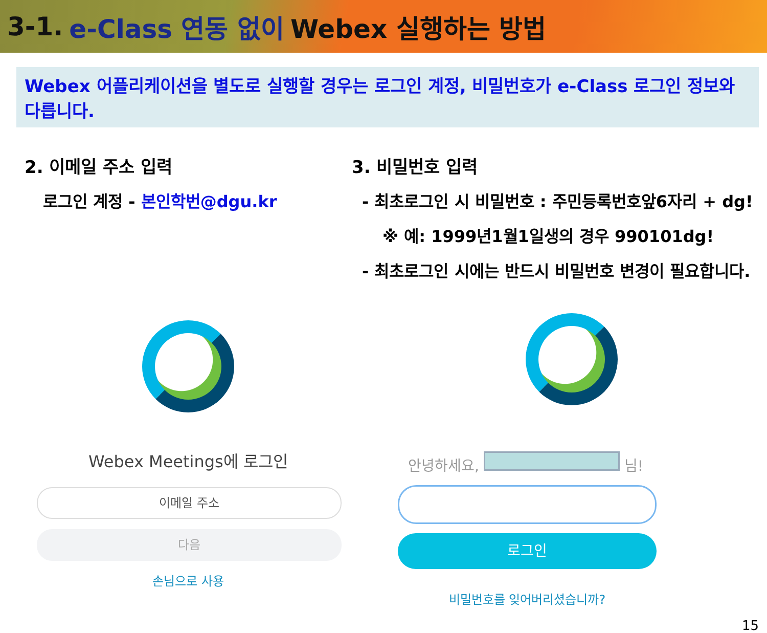3-1. e-Class 연동 없이 Webex 실행하는 방법
Webex 어플리케이션을 별도로 실행할 경우는 로그인 계정, 비밀번호가 e-Class 로그인 정보와 다릅니다.
2. 이메일 주소 입력
로그인 계정 - 본인학번@dgu.kr
Webex Meetings에 로그인
이메일 주소
다음
손님으로 사용
3. 비밀번호 입력
- 최초로그인 시 비밀번호 : 주민등록번호앞6자리 + dg!
※ 예: 1999년1월1일생의 경우 990101dg!
- 최초로그인 시에는 반드시 비밀번호 변경이 필요합니다.
안녕하세요, 님!
로그인
비밀번호를 잊어버리셨습니까?
15